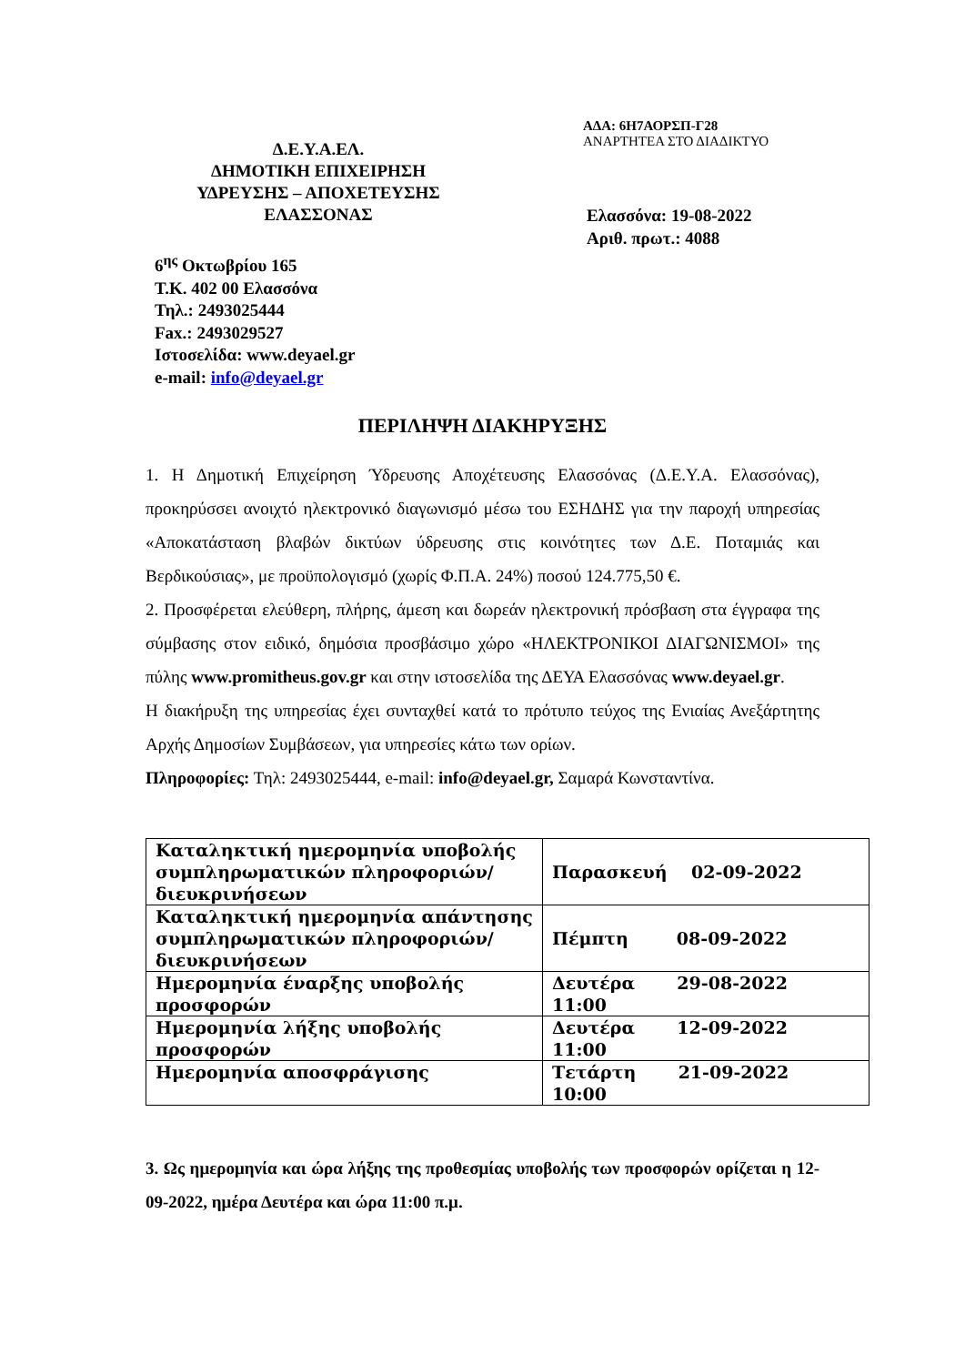Δ.Ε.Υ.Α.ΕΛ.
ΔΗΜΟΤΙΚΗ ΕΠΙΧΕΙΡΗΣΗ
ΥΔΡΕΥΣΗΣ – ΑΠΟΧΕΤΕΥΣΗΣ
ΕΛΑΣΣΟΝΑΣ
ΑΔΑ: 6Η7ΑΟΡΣΠ-Γ28
ΑΝΑΡΤΗΤΕΑ ΣΤΟ ΔΙΑΔΙΚΤΥΟ
Ελασσόνα: 19-08-2022
Αριθ. πρωτ.: 4088
6<sup>ης</sup> Οκτωβρίου 165
Τ.Κ. 402 00 Ελασσόνα
Τηλ.: 2493025444
Fax.: 2493029527
Ιστοσελίδα: www.deyael.gr
e-mail: info@deyael.gr
ΠΕΡΙΛΗΨΗ ΔΙΑΚΗΡΥΞΗΣ
1. Η Δημοτική Επιχείρηση Ύδρευσης Αποχέτευσης Ελασσόνας (Δ.Ε.Υ.Α. Ελασσόνας), προκηρύσσει ανοιχτό ηλεκτρονικό διαγωνισμό μέσω του ΕΣΗΔΗΣ για την παροχή υπηρεσίας «Αποκατάσταση βλαβών δικτύων ύδρευσης στις κοινότητες των Δ.Ε. Ποταμιάς και Βερδικούσιας», με προϋπολογισμό (χωρίς Φ.Π.Α. 24%) ποσού 124.775,50 €.
2. Προσφέρεται ελεύθερη, πλήρης, άμεση και δωρεάν ηλεκτρονική πρόσβαση στα έγγραφα της σύμβασης στον ειδικό, δημόσια προσβάσιμο χώρο «ΗΛΕΚΤΡΟΝΙΚΟΙ ΔΙΑΓΩΝΙΣΜΟΙ» της πύλης www.promitheus.gov.gr και στην ιστοσελίδα της ΔΕΥΑ Ελασσόνας www.deyael.gr.
Η διακήρυξη της υπηρεσίας έχει συνταχθεί κατά το πρότυπο τεύχος της Ενιαίας Ανεξάρτητης Αρχής Δημοσίων Συμβάσεων, για υπηρεσίες κάτω των ορίων.
Πληροφορίες: Τηλ: 2493025444, e-mail: info@deyael.gr, Σαμαρά Κωνσταντίνα.
| Καταληκτική ημερομηνία υποβολής συμπληρωματικών πληροφοριών/διευκρινήσεων | Παρασκευή 02-09-2022 |
| Καταληκτική ημερομηνία απάντησης συμπληρωματικών πληροφοριών/διευκρινήσεων | Πέμπτη 08-09-2022 |
| Ημερομηνία έναρξης υποβολής προσφορών | Δευτέρα 29-08-2022 11:00 |
| Ημερομηνία λήξης υποβολής προσφορών | Δευτέρα 12-09-2022 11:00 |
| Ημερομηνία αποσφράγισης | Τετάρτη 21-09-2022 10:00 |
3. Ως ημερομηνία και ώρα λήξης της προθεσμίας υποβολής των προσφορών ορίζεται η 12-09-2022, ημέρα Δευτέρα και ώρα 11:00 π.μ.